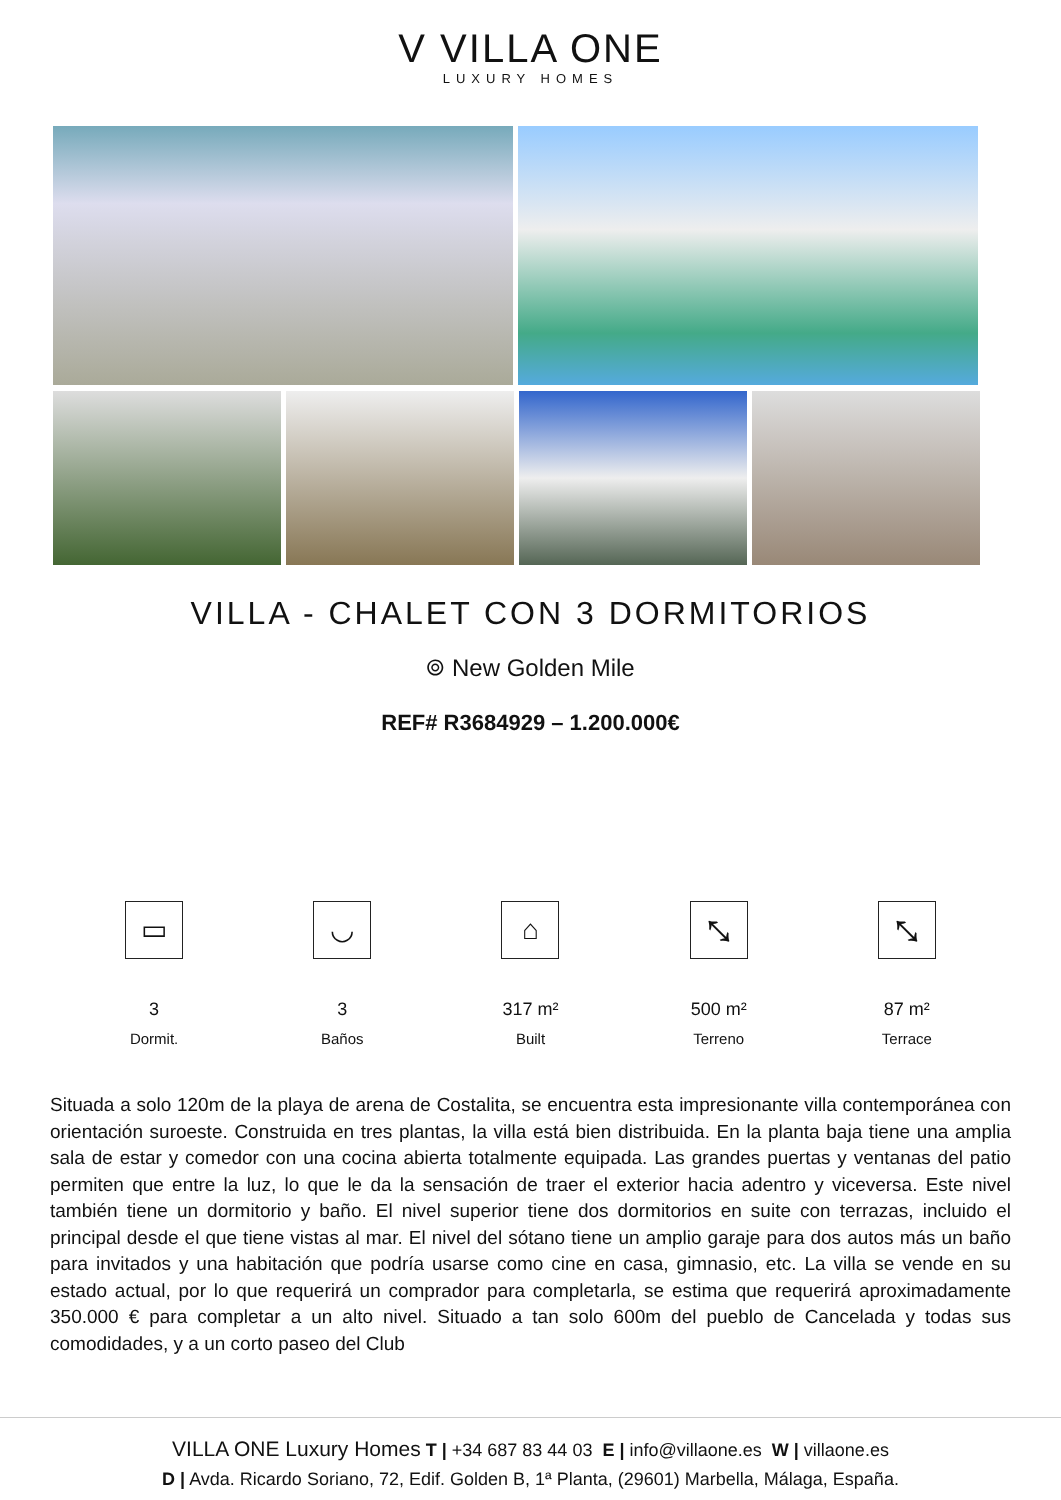V VILLA ONE
LUXURY HOMES
VILLA - CHALET CON 3 DORMITORIOS
⌾ New Golden Mile
REF# R3684929 – 1.200.000€
▭
3
Dormit.
◡
3
Baños
⌂
317 m²
Built
⤡
500 m²
Terreno
⤡
87 m²
Terrace
Situada a solo 120m de la playa de arena de Costalita, se encuentra esta impresionante villa contemporánea con orientación suroeste. Construida en tres plantas, la villa está bien distribuida. En la planta baja tiene una amplia sala de estar y comedor con una cocina abierta totalmente equipada. Las grandes puertas y ventanas del patio permiten que entre la luz, lo que le da la sensación de traer el exterior hacia adentro y viceversa. Este nivel también tiene un dormitorio y baño. El nivel superior tiene dos dormitorios en suite con terrazas, incluido el principal desde el que tiene vistas al mar. El nivel del sótano tiene un amplio garaje para dos autos más un baño para invitados y una habitación que podría usarse como cine en casa, gimnasio, etc. La villa se vende en su estado actual, por lo que requerirá un comprador para completarla, se estima que requerirá aproximadamente 350.000 € para completar a un alto nivel. Situado a tan solo 600m del pueblo de Cancelada y todas sus comodidades, y a un corto paseo del Club
VILLA ONE Luxury Homes T | +34 687 83 44 03 E | info@villaone.es W | villaone.es
D | Avda. Ricardo Soriano, 72, Edif. Golden B, 1ª Planta, (29601) Marbella, Málaga, España.